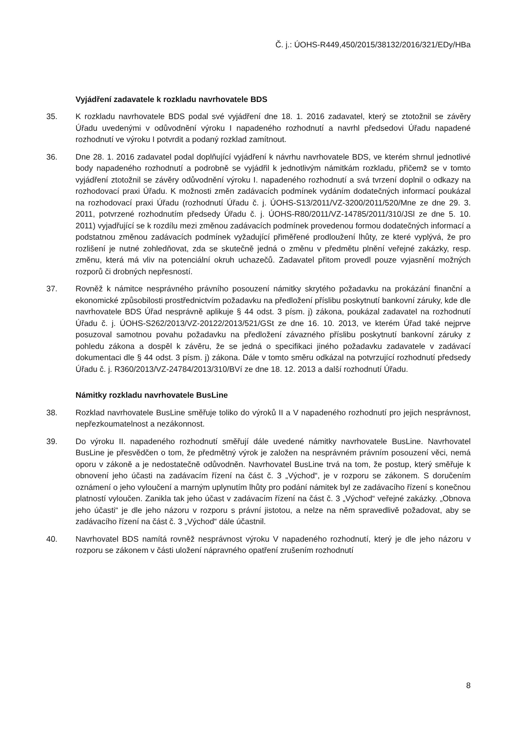Č. j.: ÚOHS-R449,450/2015/38132/2016/321/EDy/HBa
Vyjádření zadavatele k rozkladu navrhovatele BDS
35. K rozkladu navrhovatele BDS podal své vyjádření dne 18. 1. 2016 zadavatel, který se ztotožnil se závěry Úřadu uvedenými v odůvodnění výroku I napadeného rozhodnutí a navrhl předsedovi Úřadu napadené rozhodnutí ve výroku I potvrdit a podaný rozklad zamítnout.
36. Dne 28. 1. 2016 zadavatel podal doplňující vyjádření k návrhu navrhovatele BDS, ve kterém shrnul jednotlivé body napadeného rozhodnutí a podrobně se vyjádřil k jednotlivým námitkám rozkladu, přičemž se v tomto vyjádření ztotožnil se závěry odůvodnění výroku I. napadeného rozhodnutí a svá tvrzení doplnil o odkazy na rozhodovací praxi Úřadu. K možnosti změn zadávacích podmínek vydáním dodatečných informací poukázal na rozhodovací praxi Úřadu (rozhodnutí Úřadu č. j. ÚOHS-S13/2011/VZ-3200/2011/520/Mne ze dne 29. 3. 2011, potvrzené rozhodnutím předsedy Úřadu č. j. ÚOHS-R80/2011/VZ-14785/2011/310/JSl ze dne 5. 10. 2011) vyjadřující se k rozdílu mezi změnou zadávacích podmínek provedenou formou dodatečných informací a podstatnou změnou zadávacích podmínek vyžadující přiměřené prodloužení lhůty, ze které vyplývá, že pro rozlišení je nutné zohledňovat, zda se skutečně jedná o změnu v předmětu plnění veřejné zakázky, resp. změnu, která má vliv na potenciální okruh uchazečů. Zadavatel přitom provedl pouze vyjasnění možných rozporů či drobných nepřesností.
37. Rovněž k námitce nesprávného právního posouzení námitky skrytého požadavku na prokázání finanční a ekonomické způsobilosti prostřednictvím požadavku na předložení příslibu poskytnutí bankovní záruky, kde dle navrhovatele BDS Úřad nesprávně aplikuje § 44 odst. 3 písm. j) zákona, poukázal zadavatel na rozhodnutí Úřadu č. j. ÚOHS-S262/2013/VZ-20122/2013/521/GSt ze dne 16. 10. 2013, ve kterém Úřad také nejprve posuzoval samotnou povahu požadavku na předložení závazného příslibu poskytnutí bankovní záruky z pohledu zákona a dospěl k závěru, že se jedná o specifikaci jiného požadavku zadavatele v zadávací dokumentaci dle § 44 odst. 3 písm. j) zákona. Dále v tomto směru odkázal na potvrzující rozhodnutí předsedy Úřadu č. j. R360/2013/VZ-24784/2013/310/BVí ze dne 18. 12. 2013 a další rozhodnutí Úřadu.
Námitky rozkladu navrhovatele BusLine
38. Rozklad navrhovatele BusLine směřuje toliko do výroků II a V napadeného rozhodnutí pro jejich nesprávnost, nepřezkoumatelnost a nezákonnost.
39. Do výroku II. napadeného rozhodnutí směřují dále uvedené námitky navrhovatele BusLine. Navrhovatel BusLine je přesvědčen o tom, že předmětný výrok je založen na nesprávném právním posouzení věci, nemá oporu v zákoně a je nedostatečně odůvodněn. Navrhovatel BusLine trvá na tom, že postup, který směřuje k obnovení jeho účasti na zadávacím řízení na část č. 3 „Východ“, je v rozporu se zákonem. S doručením oznámení o jeho vyloučení a marným uplynutím lhůty pro podání námitek byl ze zadávacího řízení s konečnou platností vyloučen. Zanikla tak jeho účast v zadávacím řízení na část č. 3 „Východ“ veřejné zakázky. „Obnova jeho účasti“ je dle jeho názoru v rozporu s právní jistotou, a nelze na něm spravedlivě požadovat, aby se zadávacího řízení na část č. 3 „Východ“ dále účastnil.
40. Navrhovatel BDS namítá rovněž nesprávnost výroku V napadeného rozhodnutí, který je dle jeho názoru v rozporu se zákonem v části uložení nápravného opatření zrušením rozhodnutí
8